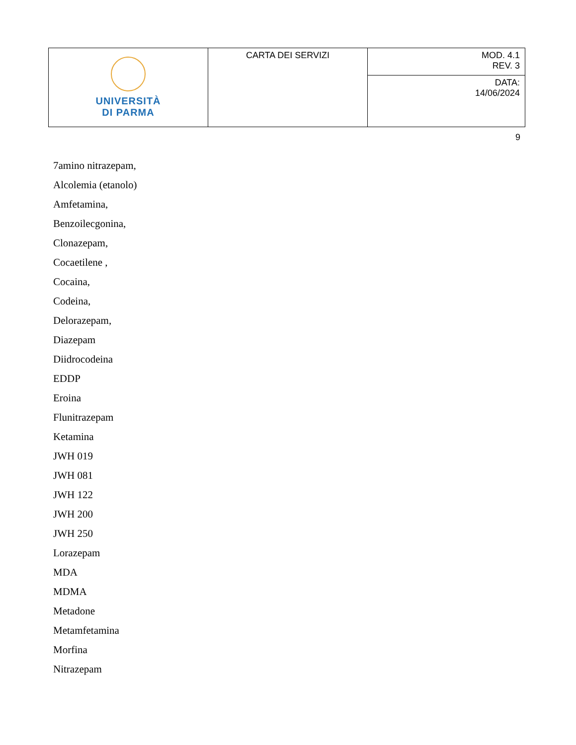| UNIVERSITÀ DI PARMA | CARTA DEI SERVIZI | MOD. 4.1 REV. 3 |
| | | DATA: 14/06/2024 |
9
7amino nitrazepam,
Alcolemia (etanolo)
Amfetamina,
Benzoilecgonina,
Clonazepam,
Cocaetilene ,
Cocaina,
Codeina,
Delorazepam,
Diazepam
Diidrocodeina
EDDP
Eroina
Flunitrazepam
Ketamina
JWH 019
JWH 081
JWH 122
JWH 200
JWH 250
Lorazepam
MDA
MDMA
Metadone
Metamfetamina
Morfina
Nitrazepam